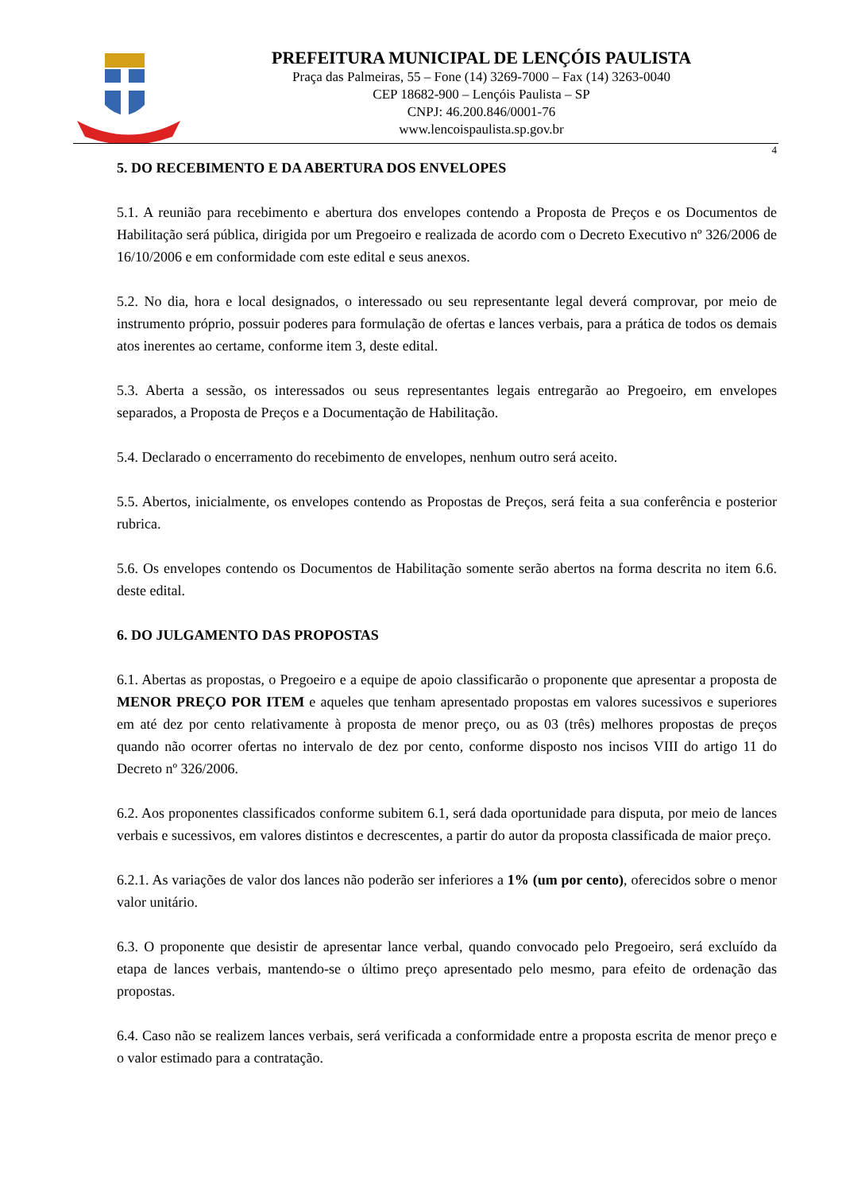PREFEITURA MUNICIPAL DE LENÇÓIS PAULISTA
Praça das Palmeiras, 55 – Fone (14) 3269-7000 – Fax (14) 3263-0040
CEP 18682-900 – Lençóis Paulista – SP
CNPJ: 46.200.846/0001-76
www.lencoispaulista.sp.gov.br
4
5. DO RECEBIMENTO E DA ABERTURA DOS ENVELOPES
5.1. A reunião para recebimento e abertura dos envelopes contendo a Proposta de Preços e os Documentos de Habilitação será pública, dirigida por um Pregoeiro e realizada de acordo com o Decreto Executivo nº 326/2006 de 16/10/2006 e em conformidade com este edital e seus anexos.
5.2. No dia, hora e local designados, o interessado ou seu representante legal deverá comprovar, por meio de instrumento próprio, possuir poderes para formulação de ofertas e lances verbais, para a prática de todos os demais atos inerentes ao certame, conforme item 3, deste edital.
5.3. Aberta a sessão, os interessados ou seus representantes legais entregarão ao Pregoeiro, em envelopes separados, a Proposta de Preços e a Documentação de Habilitação.
5.4. Declarado o encerramento do recebimento de envelopes, nenhum outro será aceito.
5.5. Abertos, inicialmente, os envelopes contendo as Propostas de Preços, será feita a sua conferência e posterior rubrica.
5.6. Os envelopes contendo os Documentos de Habilitação somente serão abertos na forma descrita no item 6.6. deste edital.
6. DO JULGAMENTO DAS PROPOSTAS
6.1. Abertas as propostas, o Pregoeiro e a equipe de apoio classificarão o proponente que apresentar a proposta de MENOR PREÇO POR ITEM e aqueles que tenham apresentado propostas em valores sucessivos e superiores em até dez por cento relativamente à proposta de menor preço, ou as 03 (três) melhores propostas de preços quando não ocorrer ofertas no intervalo de dez por cento, conforme disposto nos incisos VIII do artigo 11 do Decreto nº 326/2006.
6.2. Aos proponentes classificados conforme subitem 6.1, será dada oportunidade para disputa, por meio de lances verbais e sucessivos, em valores distintos e decrescentes, a partir do autor da proposta classificada de maior preço.
6.2.1. As variações de valor dos lances não poderão ser inferiores a 1% (um por cento), oferecidos sobre o menor valor unitário.
6.3. O proponente que desistir de apresentar lance verbal, quando convocado pelo Pregoeiro, será excluído da etapa de lances verbais, mantendo-se o último preço apresentado pelo mesmo, para efeito de ordenação das propostas.
6.4. Caso não se realizem lances verbais, será verificada a conformidade entre a proposta escrita de menor preço e o valor estimado para a contratação.